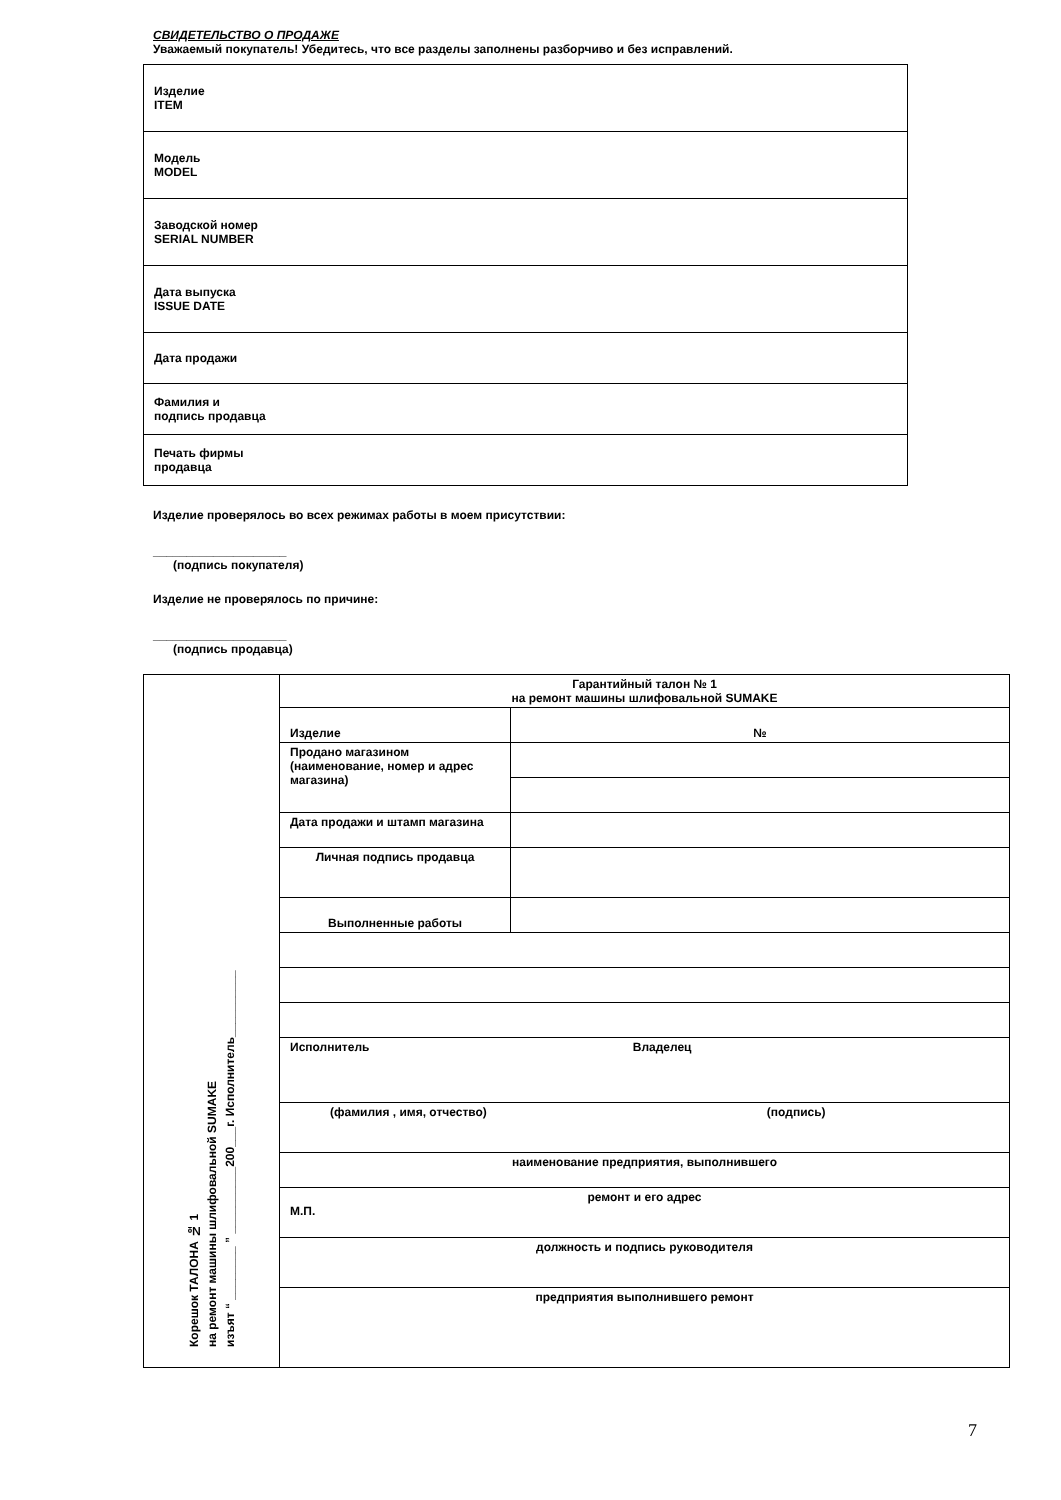СВИДЕТЕЛЬСТВО О ПРОДАЖЕ
Уважаемый покупатель! Убедитесь, что все разделы заполнены разборчиво и без исправлений.
| Изделие ITEM |
| Модель MODEL |
| Заводской номер SERIAL NUMBER |
| Дата выпуска ISSUE DATE |
| Дата продажи |
| Фамилия и подпись продавца |
| Печать фирмы продавца |
Изделие проверялось во всех режимах работы в моем присутствии:
____________________
(подпись покупателя)
Изделие не проверялось по причине:
____________________
(подпись продавца)
| Корешок ТАЛОНА № 1 на ремонт машины шлифовальной SUMAKE изъят “ ________ ” __________200___г. Исполнитель__________ | Гарантийный талон № 1 на ремонт машины шлифовальной SUMAKE | |
| | Изделие | № |
| | Продано магазином (наименование, номер и адрес магазина) | |
| | Дата продажи и штамп магазина | |
| | Личная подпись продавца | |
| | Выполненные работы | |
| | Исполнитель Владелец | |
| | (фамилия , имя, отчество) (подпись) | |
| | наименование предприятия, выполнившего | |
| | ремонт и его адрес М.П. | |
| | должность и подпись руководителя | |
| | предприятия выполнившего ремонт | |
7